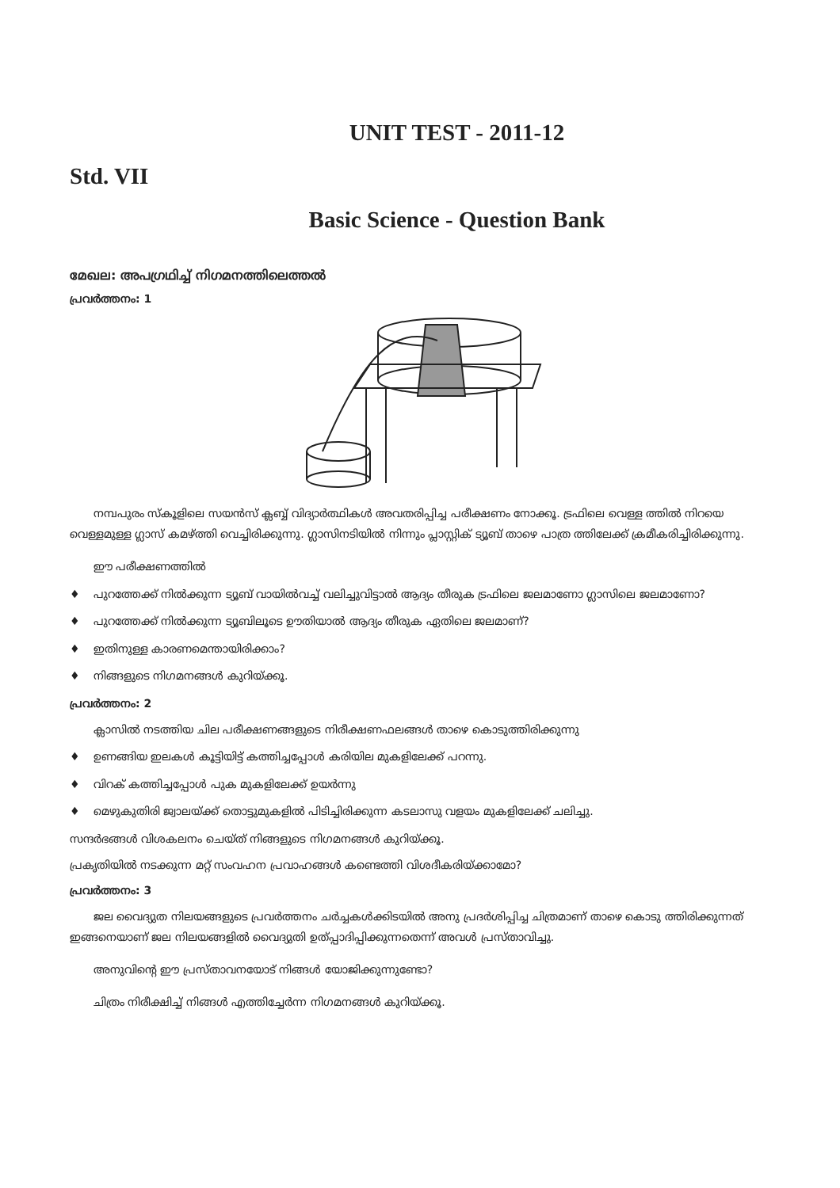UNIT TEST - 2011-12
Std. VII
Basic Science - Question Bank
മേഖല: അപഗ്രഥിച്ച് നിഗമനത്തിലെത്തൽ
പ്രവർത്തനം: 1
നമ്പപുരം സ്കൂളിലെ സയൻസ് ക്ലബ്ബ് വിദ്യാർത്ഥികൾ അവതരിപ്പിച്ച പരീക്ഷണം നോക്കൂ. ട്രഫിലെ വെള്ള ത്തിൽ നിറയെ വെള്ളമുള്ള ഗ്ലാസ് കമഴ്ത്തി വെച്ചിരിക്കുന്നു. ഗ്ലാസിനടിയിൽ നിന്നും പ്ലാസ്റ്റിക് ട്യൂബ് താഴെ പാത്ര ത്തിലേക്ക് ക്രമീകരിച്ചിരിക്കുന്നു.
ഈ പരീക്ഷണത്തിൽ
♦ പുറത്തേക്ക് നിൽക്കുന്ന ട്യൂബ് വായിൽവച്ച് വലിച്ചുവിട്ടാൽ ആദ്യം തീരുക ട്രഫിലെ ജലമാണോ ഗ്ലാസിലെ ജലമാണോ?
♦ പുറത്തേക്ക് നിൽക്കുന്ന ട്യൂബിലൂടെ ഊതിയാൽ ആദ്യം തീരുക ഏതിലെ ജലമാണ്?
♦ ഇതിനുള്ള കാരണമെന്തായിരിക്കാം?
♦ നിങ്ങളുടെ നിഗമനങ്ങൾ കുറിയ്ക്കൂ.
പ്രവർത്തനം: 2
ക്ലാസിൽ നടത്തിയ ചില പരീക്ഷണങ്ങളുടെ നിരീക്ഷണഫലങ്ങൾ താഴെ കൊടുത്തിരിക്കുന്നു
♦ ഉണങ്ങിയ ഇലകൾ കൂട്ടിയിട്ട് കത്തിച്ചപ്പോൾ കരിയില മുകളിലേക്ക് പറന്നു.
♦ വിറക് കത്തിച്ചപ്പോൾ പുക മുകളിലേക്ക് ഉയർന്നു
♦ മെഴുകുതിരി ജ്വാലയ്ക്ക് തൊട്ടുമുകളിൽ പിടിച്ചിരിക്കുന്ന കടലാസു വളയം മുകളിലേക്ക് ചലിച്ചു.
സന്ദർഭങ്ങൾ വിശകലനം ചെയ്ത് നിങ്ങളുടെ നിഗമനങ്ങൾ കുറിയ്ക്കൂ.
പ്രകൃതിയിൽ നടക്കുന്ന മറ്റ് സംവഹന പ്രവാഹങ്ങൾ കണ്ടെത്തി വിശദീകരിയ്ക്കാമോ?
പ്രവർത്തനം: 3
ജല വൈദ്യുത നിലയങ്ങളുടെ പ്രവർത്തനം ചർച്ചകൾക്കിടയിൽ അനു പ്രദർശിപ്പിച്ച ചിത്രമാണ് താഴെ കൊടു ത്തിരിക്കുന്നത് ഇങ്ങനെയാണ് ജല നിലയങ്ങളിൽ വൈദ്യുതി ഉത്പ്പാദിപ്പിക്കുന്നതെന്ന് അവൾ പ്രസ്താവിച്ചു.
അനുവിന്റെ ഈ പ്രസ്താവനയോട് നിങ്ങൾ യോജിക്കുന്നുണ്ടോ?
ചിത്രം നിരീക്ഷിച്ച് നിങ്ങൾ എത്തിച്ചേർന്ന നിഗമനങ്ങൾ കുറിയ്ക്കൂ.